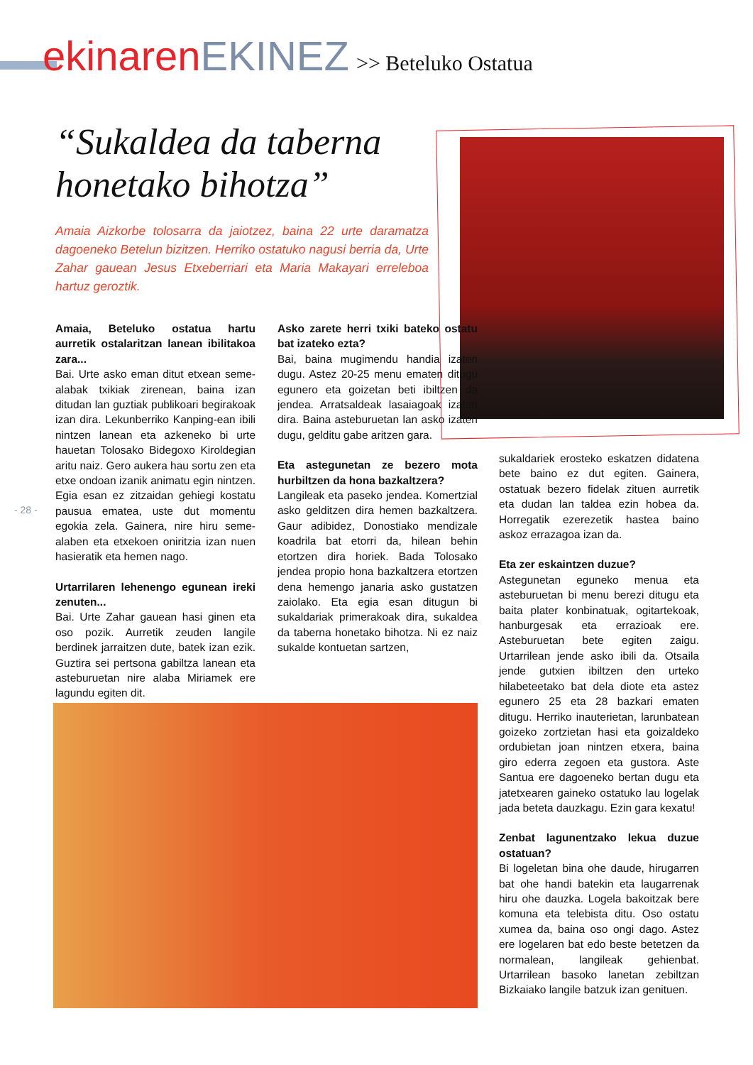ekinaren EKINEZ >> Beteluko Ostatua
“Sukaldea da taberna honetako bihotza”
Amaia Aizkorbe tolosarra da jaiotzez, baina 22 urte daramatza dagoeneko Betelun bizitzen. Herriko ostatuko nagusi berria da, Urte Zahar gauean Jesus Etxeberriari eta Maria Makayari erreleboa hartuz geroztik.
Amaia, Beteluko ostatua hartu aurretik ostalaritzan lanean ibilitakoa zara...
Bai. Urte asko eman ditut etxean seme-alabak txikiak zirenean, baina izan ditudan lan guztiak publikoari begirakoak izan dira. Lekunberriko Kanping-ean ibili nintzen lanean eta azkeneko bi urte hauetan Tolosako Bidegoxo Kiroldegian aritu naiz. Gero aukera hau sortu zen eta etxe ondoan izanik animatu egin nintzen. Egia esan ez zitzaidan gehiegi kostatu pausua ematea, uste dut momentu egokia zela. Gainera, nire hiru seme-alaben eta etxekoen oniritzia izan nuen hasieratik eta hemen nago.
Urtarrilaren lehenengo egunean ireki zenuten...
Bai. Urte Zahar gauean hasi ginen eta oso pozik. Aurretik zeuden langile berdinek jarraitzen dute, batek izan ezik. Guztira sei pertsona gabiltza lanean eta asteburuetan nire alaba Miriamek ere lagundu egiten dit.
- 28 -
Asko zarete herri txiki bateko ostatu bat izateko ezta?
Bai, baina mugimendu handia izaten dugu. Astez 20-25 menu ematen ditugu egunero eta goizetan beti ibiltzen da jendea. Arratsaldeak lasaiagoak izaten dira. Baina asteburuetan lan asko izaten dugu, gelditu gabe aritzen gara.
Eta astegunetan ze bezero mota hurbiltzen da hona bazkaltzera?
Langileak eta paseko jendea. Komertzial asko gelditzen dira hemen bazkaltzera. Gaur adibidez, Donostiako mendizale koadrila bat etorri da, hilean behin etortzen dira horiek. Bada Tolosako jendea propio hona bazkaltzera etortzen dena hemengo janaria asko gustatzen zaiolako. Eta egia esan ditugun bi sukaldariak primerakoak dira, sukaldea da taberna honetako bihotza. Ni ez naiz sukalde kontuetan sartzen,
sukaldariek erosteko eskatzen didatena bete baino ez dut egiten. Gainera, ostatuak bezero fidelak zituen aurretik eta dudan lan taldea ezin hobea da. Horregatik ezerezetik hastea baino askoz errazagoa izan da.
Eta zer eskaintzen duzue?
Astegunetan eguneko menua eta asteburuetan bi menu berezi ditugu eta baita plater konbinatuak, ogitartekoak, hanburgesak eta errazioak ere. Asteburuetan bete egiten zaigu. Urtarrilean jende asko ibili da. Otsaila jende gutxien ibiltzen den urteko hilabeteetako bat dela diote eta astez egunero 25 eta 28 bazkari ematen ditugu. Herriko inauterietan, larunbatean goizeko zortzietan hasi eta goizaldeko ordubietan joan nintzen etxera, baina giro ederra zegoen eta gustora. Aste Santua ere dagoeneko bertan dugu eta jatetxearen gaineko ostatuko lau logelak jada beteta dauzkagu. Ezin gara kexatu!
Zenbat lagunentzako lekua duzue ostatuan?
Bi logeletan bina ohe daude, hirugarren bat ohe handi batekin eta laugarrenak hiru ohe dauzka. Logela bakoitzak bere komuna eta telebista ditu. Oso ostatu xumea da, baina oso ongi dago. Astez ere logelaren bat edo beste betetzen da normalean, langileak gehienbat. Urtarrilean basoko lanetan zebiltzan Bizkaiako langile batzuk izan genituen.